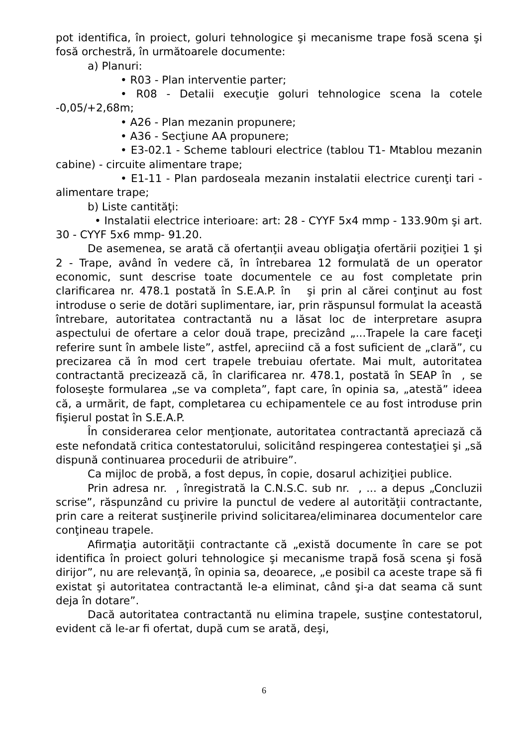pot identifica, în proiect, goluri tehnologice şi mecanisme trape fosă scena şi fosă orchestră, în următoarele documente:
a) Planuri:
• R03 - Plan interventie parter;
• R08 - Detalii execuţie goluri tehnologice scena la cotele -0,05/+2,68m;
• A26 - Plan mezanin propunere;
• A36 - Secţiune AA propunere;
• E3-02.1 - Scheme tablouri electrice (tablou T1- Mtablou mezanin cabine) - circuite alimentare trape;
• E1-11 - Plan pardoseala mezanin instalatii electrice curenţi tari - alimentare trape;
b) Liste cantităţi:
• Instalatii electrice interioare: art: 28 - CYYF 5x4 mmp - 133.90m şi art. 30 - CYYF 5x6 mmp- 91.20.
De asemenea, se arată că ofertanţii aveau obligaţia ofertării poziţiei 1 şi 2 - Trape, având în vedere că, în întrebarea 12 formulată de un operator economic, sunt descrise toate documentele ce au fost completate prin clarificarea nr. 478.1 postată în S.E.A.P. în şi prin al cărei conţinut au fost introduse o serie de dotări suplimentare, iar, prin răspunsul formulat la această întrebare, autoritatea contractantă nu a lăsat loc de interpretare asupra aspectului de ofertare a celor două trape, precizând „...Trapele la care faceţi referire sunt în ambele liste”, astfel, apreciind că a fost suficient de „clară”, cu precizarea că în mod cert trapele trebuiau ofertate. Mai mult, autoritatea contractantă precizează că, în clarificarea nr. 478.1, postată în SEAP în , se foloseşte formularea „se va completa”, fapt care, în opinia sa, „atestă” ideea că, a urmărit, de fapt, completarea cu echipamentele ce au fost introduse prin fişierul postat în S.E.A.P.
În considerarea celor menţionate, autoritatea contractantă apreciază că este nefondată critica contestatorului, solicitând respingerea contestaţiei şi „să dispună continuarea procedurii de atribuire”.
Ca mijloc de probă, a fost depus, în copie, dosarul achiziţiei publice.
Prin adresa nr. , înregistrată la C.N.S.C. sub nr. , ... a depus „Concluzii scrise”, răspunzând cu privire la punctul de vedere al autorităţii contractante, prin care a reiterat susţinerile privind solicitarea/eliminarea documentelor care conţineau trapele.
Afirmaţia autorităţii contractante că „există documente în care se pot identifica în proiect goluri tehnologice şi mecanisme trapă fosă scena şi fosă dirijor”, nu are relevanţă, în opinia sa, deoarece, „e posibil ca aceste trape să fi existat şi autoritatea contractantă le-a eliminat, când şi-a dat seama că sunt deja în dotare”.
Dacă autoritatea contractantă nu elimina trapele, susţine contestatorul, evident că le-ar fi ofertat, după cum se arată, deşi,
6